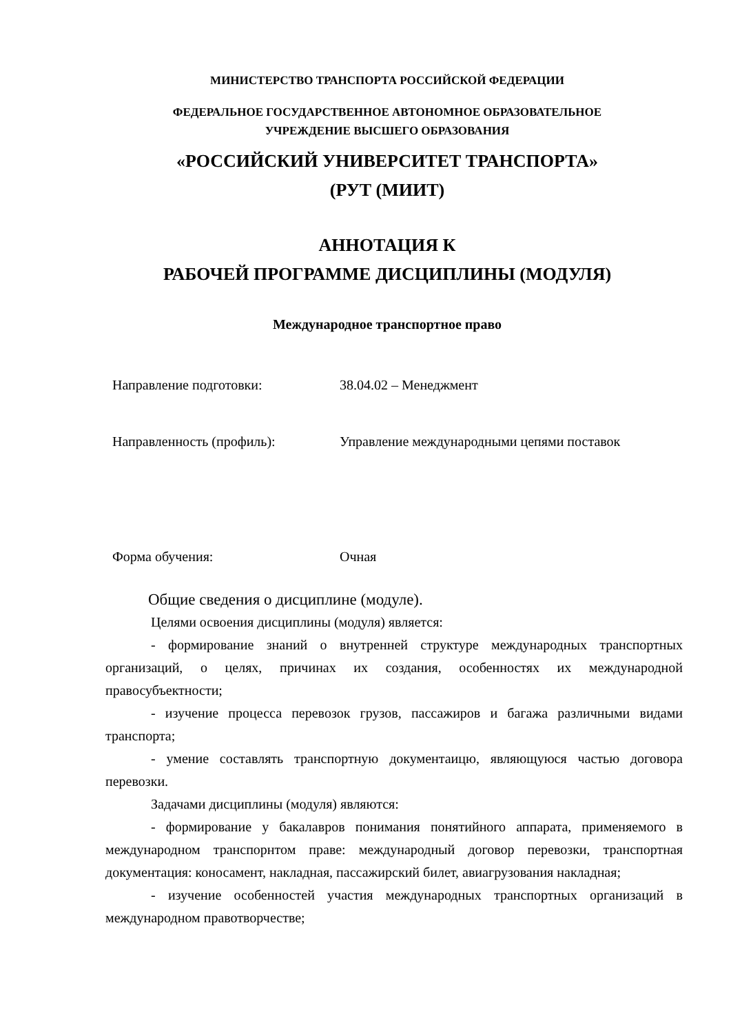МИНИСТЕРСТВО ТРАНСПОРТА РОССИЙСКОЙ ФЕДЕРАЦИИ
ФЕДЕРАЛЬНОЕ ГОСУДАРСТВЕННОЕ АВТОНОМНОЕ ОБРАЗОВАТЕЛЬНОЕ
УЧРЕЖДЕНИЕ ВЫСШЕГО ОБРАЗОВАНИЯ
«РОССИЙСКИЙ УНИВЕРСИТЕТ ТРАНСПОРТА»
(РУТ (МИИТ)
АННОТАЦИЯ К
РАБОЧЕЙ ПРОГРАММЕ ДИСЦИПЛИНЫ (МОДУЛЯ)
Международное транспортное право
| Направление подготовки: | 38.04.02 – Менеджмент |
| Направленность (профиль): | Управление международными цепями поставок |
| Форма обучения: | Очная |
Общие сведения о дисциплине (модуле).
Целями освоения дисциплины (модуля) является:
- формирование знаний о внутренней структуре международных транспортных организаций, о целях, причинах их создания, особенностях их международной правосубъектности;
- изучение процесса перевозок грузов, пассажиров и багажа различными видами транспорта;
- умение составлять транспортную документаицю, являющуюся частью договора перевозки.
Задачами дисциплины (модуля) являются:
- формирование у бакалавров понимания понятийного аппарата, применяемого в международном транспорнтом праве: международный договор перевозки, транспортная документация: коносамент, накладная, пассажирский билет, авиагрузования накладная;
- изучение особенностей участия международных транспортных организаций в международном правотворчестве;